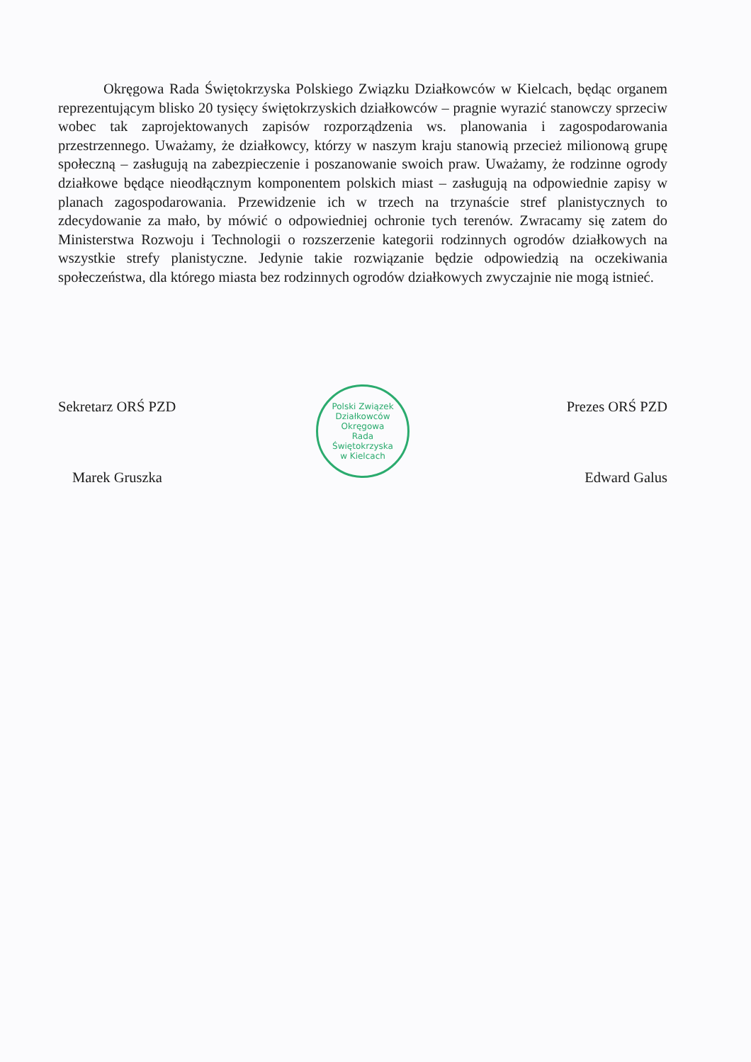Okręgowa Rada Świętokrzyska Polskiego Związku Działkowców w Kielcach, będąc organem reprezentującym blisko 20 tysięcy świętokrzyskich działkowców – pragnie wyrazić stanowczy sprzeciw wobec tak zaprojektowanych zapisów rozporządzenia ws. planowania i zagospodarowania przestrzennego. Uważamy, że działkowcy, którzy w naszym kraju stanowią przecież milionową grupę społeczną – zasługują na zabezpieczenie i poszanowanie swoich praw. Uważamy, że rodzinne ogrody działkowe będące nieodłącznym komponentem polskich miast – zasługują na odpowiednie zapisy w planach zagospodarowania. Przewidzenie ich w trzech na trzynaście stref planistycznych to zdecydowanie za mało, by mówić o odpowiedniej ochronie tych terenów. Zwracamy się zatem do Ministerstwa Rozwoju i Technologii o rozszerzenie kategorii rodzinnych ogrodów działkowych na wszystkie strefy planistyczne. Jedynie takie rozwiązanie będzie odpowiedzią na oczekiwania społeczeństwa, dla którego miasta bez rodzinnych ogrodów działkowych zwyczajnie nie mogą istnieć.
Sekretarz ORŚ PZD
Marek Gruszka
Polski Związek Działkowców
Okręgowa
Rada
Świętokrzyska
w Kielcach
Prezes ORŚ PZD
Edward Galus